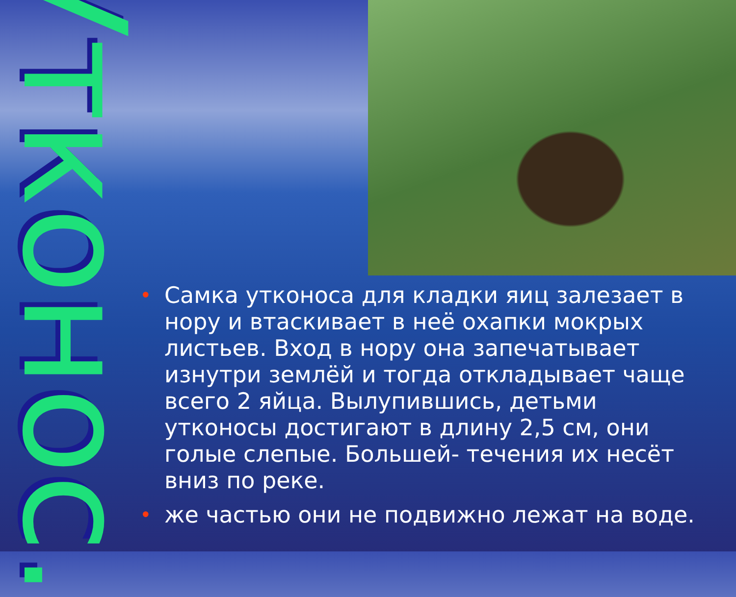Утконос.
• Самка утконоса для кладки яиц залезает в нору и втаскивает в неё охапки мокрых листьев. Вход в нору она запечатывает изнутри землёй и тогда откладывает чаще всего 2 яйца. Вылупившись, детьми утконосы достигают в длину 2,5 см, они голые слепые. Большей- течения их несёт вниз по реке.
• же частью они не подвижно лежат на воде.